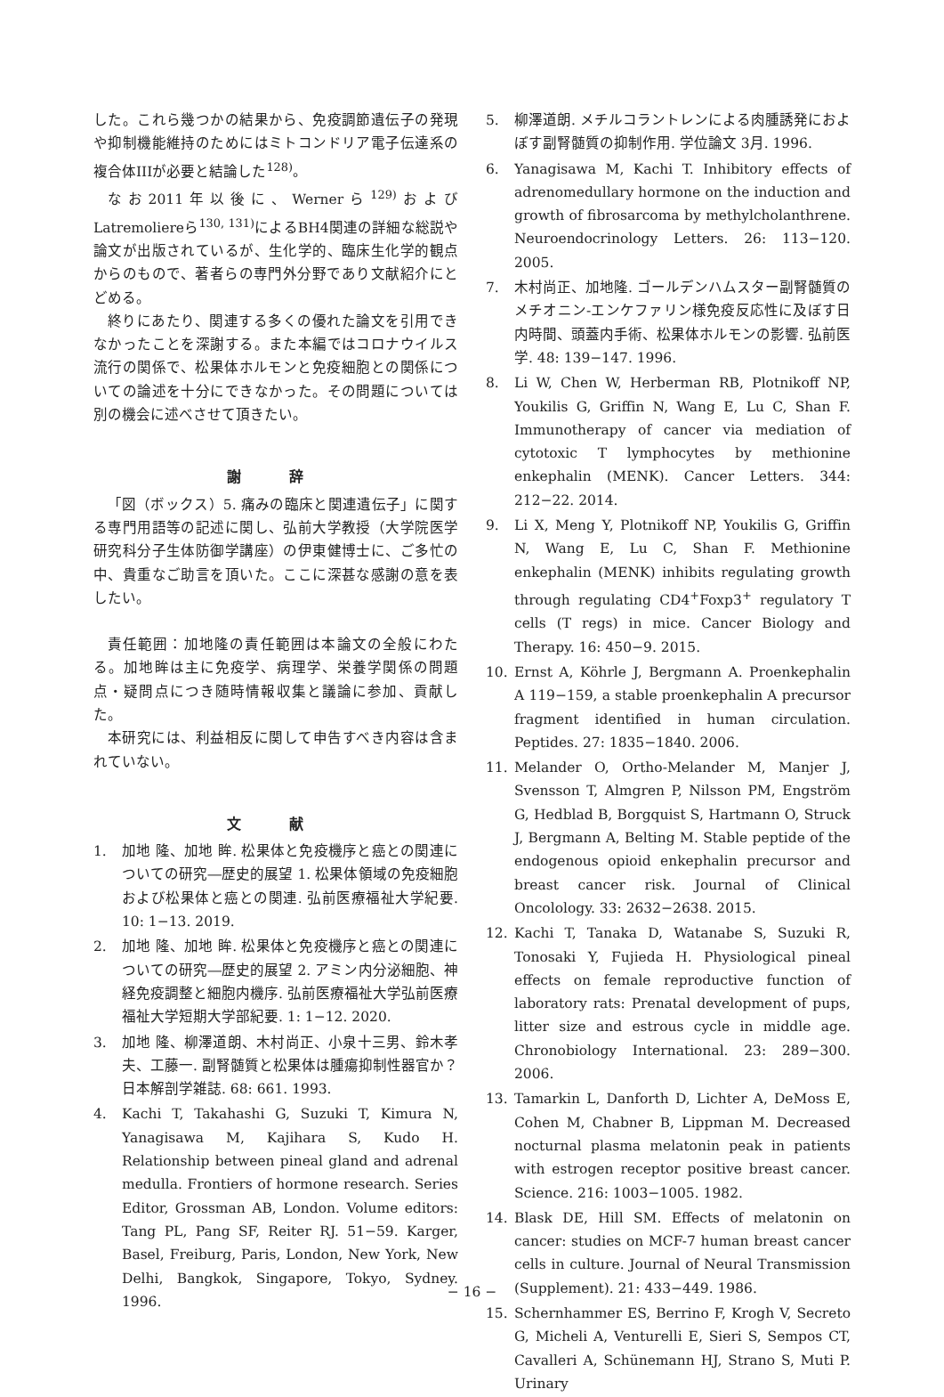した。これら幾つかの結果から、免疫調節遺伝子の発現や抑制機能維持のためにはミトコンドリア電子伝達系の複合体IIIが必要と結論した<sup>128)</sup>。
なお2011年以後に、Wernerら<sup>129)</sup>およびLatremoliereら<sup>130, 131)</sup>によるBH4関連の詳細な総説や論文が出版されているが、生化学的、臨床生化学的観点からのもので、著者らの専門外分野であり文献紹介にとどめる。
終りにあたり、関連する多くの優れた論文を引用できなかったことを深謝する。また本編ではコロナウイルス流行の関係で、松果体ホルモンと免疫細胞との関係についての論述を十分にできなかった。その問題については別の機会に述べさせて頂きたい。
謝 辞
「図（ボックス）5. 痛みの臨床と関連遺伝子」に関する専門用語等の記述に関し、弘前大学教授（大学院医学研究科分子生体防御学講座）の伊東健博士に、ご多忙の中、貴重なご助言を頂いた。ここに深甚な感謝の意を表したい。
責任範囲：加地隆の責任範囲は本論文の全般にわたる。加地眸は主に免疫学、病理学、栄養学関係の問題点・疑問点につき随時情報収集と議論に参加、貢献した。
本研究には、利益相反に関して申告すべき内容は含まれていない。
文 献
1. 加地 隆、加地 眸. 松果体と免疫機序と癌との関連についての研究―歴史的展望 1. 松果体領域の免疫細胞および松果体と癌との関連. 弘前医療福祉大学紀要. 10: 1−13. 2019.
2. 加地 隆、加地 眸. 松果体と免疫機序と癌との関連についての研究―歴史的展望 2. アミン内分泌細胞、神経免疫調整と細胞内機序. 弘前医療福祉大学弘前医療福祉大学短期大学部紀要. 1: 1−12. 2020.
3. 加地 隆、柳澤道朗、木村尚正、小泉十三男、鈴木孝夫、工藤一. 副腎髄質と松果体は腫瘍抑制性器官か？ 日本解剖学雑誌. 68: 661. 1993.
4. Kachi T, Takahashi G, Suzuki T, Kimura N, Yanagisawa M, Kajihara S, Kudo H. Relationship between pineal gland and adrenal medulla. Frontiers of hormone research. Series Editor, Grossman AB, London. Volume editors: Tang PL, Pang SF, Reiter RJ. 51−59. Karger, Basel, Freiburg, Paris, London, New York, New Delhi, Bangkok, Singapore, Tokyo, Sydney. 1996.
5. 柳澤道朗. メチルコラントレンによる肉腫誘発におよぼす副腎髄質の抑制作用. 学位論文 3月. 1996.
6. Yanagisawa M, Kachi T. Inhibitory effects of adrenomedullary hormone on the induction and growth of fibrosarcoma by methylcholanthrene. Neuroendocrinology Letters. 26: 113−120. 2005.
7. 木村尚正、加地隆. ゴールデンハムスター副腎髄質のメチオニン-エンケファリン様免疫反応性に及ぼす日内時間、頭蓋内手術、松果体ホルモンの影響. 弘前医学. 48: 139−147. 1996.
8. Li W, Chen W, Herberman RB, Plotnikoff NP, Youkilis G, Griffin N, Wang E, Lu C, Shan F. Immunotherapy of cancer via mediation of cytotoxic T lymphocytes by methionine enkephalin (MENK). Cancer Letters. 344: 212−22. 2014.
9. Li X, Meng Y, Plotnikoff NP, Youkilis G, Griffin N, Wang E, Lu C, Shan F. Methionine enkephalin (MENK) inhibits regulating growth through regulating CD4<sup>+</sup>Foxp3<sup>+</sup> regulatory T cells (T regs) in mice. Cancer Biology and Therapy. 16: 450−9. 2015.
10. Ernst A, Köhrle J, Bergmann A. Proenkephalin A 119−159, a stable proenkephalin A precursor fragment identified in human circulation. Peptides. 27: 1835−1840. 2006.
11. Melander O, Ortho-Melander M, Manjer J, Svensson T, Almgren P, Nilsson PM, Engström G, Hedblad B, Borgquist S, Hartmann O, Struck J, Bergmann A, Belting M. Stable peptide of the endogenous opioid enkephalin precursor and breast cancer risk. Journal of Clinical Oncolology. 33: 2632−2638. 2015.
12. Kachi T, Tanaka D, Watanabe S, Suzuki R, Tonosaki Y, Fujieda H. Physiological pineal effects on female reproductive function of laboratory rats: Prenatal development of pups, litter size and estrous cycle in middle age. Chronobiology International. 23: 289−300. 2006.
13. Tamarkin L, Danforth D, Lichter A, DeMoss E, Cohen M, Chabner B, Lippman M. Decreased nocturnal plasma melatonin peak in patients with estrogen receptor positive breast cancer. Science. 216: 1003−1005. 1982.
14. Blask DE, Hill SM. Effects of melatonin on cancer: studies on MCF-7 human breast cancer cells in culture. Journal of Neural Transmission (Supplement). 21: 433−449. 1986.
15. Schernhammer ES, Berrino F, Krogh V, Secreto G, Micheli A, Venturelli E, Sieri S, Sempos CT, Cavalleri A, Schünemann HJ, Strano S, Muti P. Urinary
− 16 −